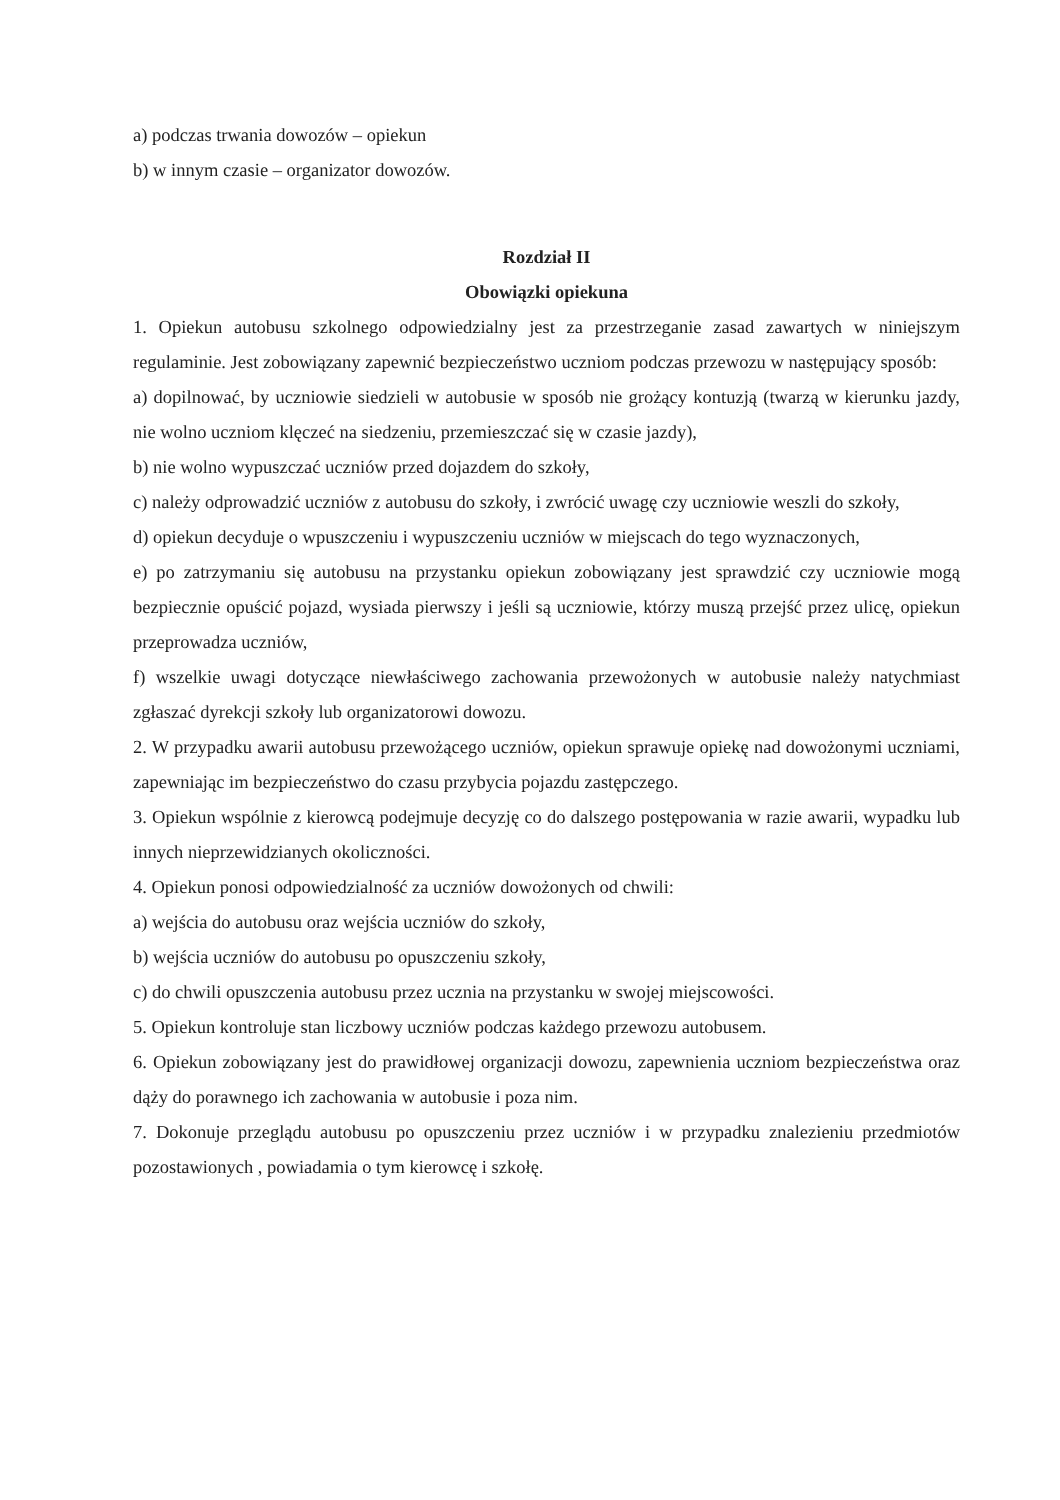a) podczas trwania dowozów – opiekun
b) w innym czasie – organizator dowozów.
Rozdział II
Obowiązki opiekuna
1. Opiekun autobusu szkolnego odpowiedzialny jest za przestrzeganie zasad zawartych w niniejszym regulaminie. Jest zobowiązany zapewnić bezpieczeństwo uczniom podczas przewozu w następujący sposób:
a) dopilnować, by uczniowie siedzieli w autobusie w sposób nie grożący kontuzją (twarzą w kierunku jazdy, nie wolno uczniom klęczeć na siedzeniu, przemieszczać się w czasie jazdy),
b) nie wolno wypuszczać uczniów przed dojazdem do szkoły,
c) należy odprowadzić uczniów z autobusu do szkoły, i zwrócić uwagę czy uczniowie weszli do szkoły,
d) opiekun decyduje o wpuszczeniu i wypuszczeniu uczniów w miejscach do tego wyznaczonych,
e) po zatrzymaniu się autobusu na przystanku opiekun zobowiązany jest sprawdzić czy uczniowie mogą bezpiecznie opuścić pojazd, wysiada pierwszy i jeśli są uczniowie, którzy muszą przejść przez ulicę, opiekun przeprowadza uczniów,
f) wszelkie uwagi dotyczące niewłaściwego zachowania przewożonych w autobusie należy natychmiast zgłaszać dyrekcji szkoły lub organizatorowi dowozu.
2. W przypadku awarii autobusu przewożącego uczniów, opiekun sprawuje opiekę nad dowożonymi uczniami, zapewniając im bezpieczeństwo do czasu przybycia pojazdu zastępczego.
3. Opiekun wspólnie z kierowcą podejmuje decyzję co do dalszego postępowania w razie awarii, wypadku lub innych nieprzewidzianych okoliczności.
4. Opiekun ponosi odpowiedzialność za uczniów dowożonych od chwili:
a) wejścia do autobusu oraz wejścia uczniów do szkoły,
b) wejścia uczniów do autobusu po opuszczeniu szkoły,
c) do chwili opuszczenia autobusu przez ucznia na przystanku w swojej miejscowości.
5. Opiekun kontroluje stan liczbowy uczniów podczas każdego przewozu autobusem.
6. Opiekun zobowiązany jest do prawidłowej organizacji dowozu, zapewnienia uczniom bezpieczeństwa oraz dąży do porawnego ich zachowania w autobusie i poza nim.
7. Dokonuje przeglądu autobusu po opuszczeniu przez uczniów i w przypadku znalezieniu przedmiotów pozostawionych , powiadamia o tym kierowcę i szkołę.